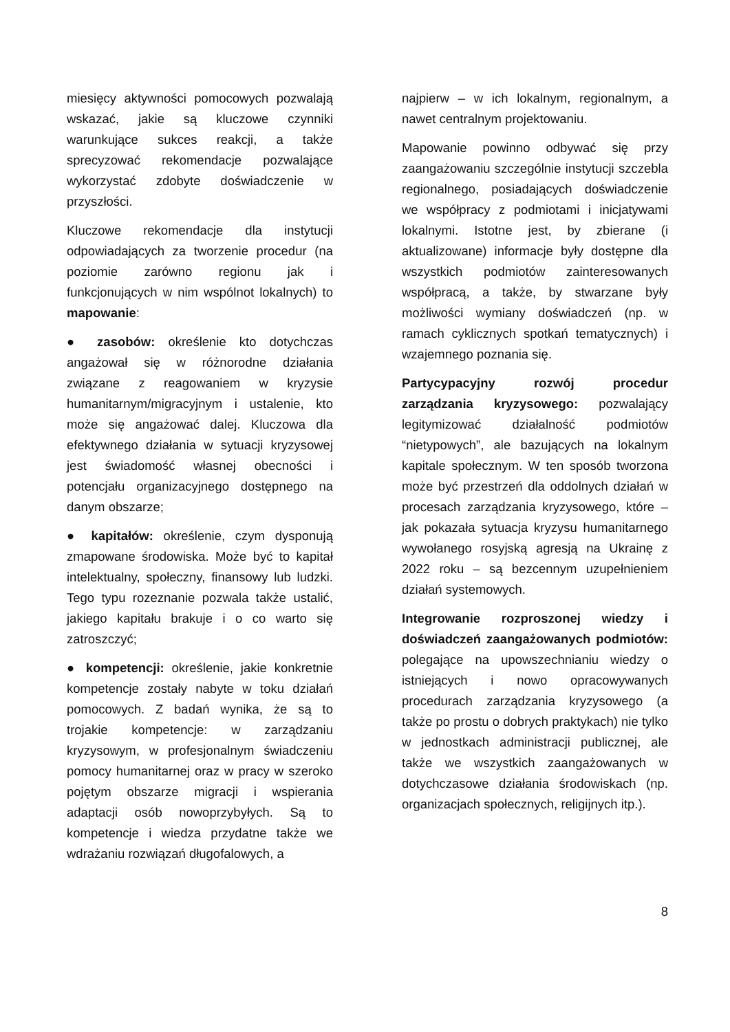miesięcy aktywności pomocowych pozwalają wskazać, jakie są kluczowe czynniki warunkujące sukces reakcji, a także sprecyzować rekomendacje pozwalające wykorzystać zdobyte doświadczenie w przyszłości.
Kluczowe rekomendacje dla instytucji odpowiadających za tworzenie procedur (na poziomie zarówno regionu jak i funkcjonujących w nim wspólnot lokalnych) to mapowanie:
● zasobów: określenie kto dotychczas angażował się w różnorodne działania związane z reagowaniem w kryzysie humanitarnym/migracyjnym i ustalenie, kto może się angażować dalej. Kluczowa dla efektywnego działania w sytuacji kryzysowej jest świadomość własnej obecności i potencjału organizacyjnego dostępnego na danym obszarze;
● kapitałów: określenie, czym dysponują zmapowane środowiska. Może być to kapitał intelektualny, społeczny, finansowy lub ludzki. Tego typu rozeznanie pozwala także ustalić, jakiego kapitału brakuje i o co warto się zatroszczyć;
● kompetencji: określenie, jakie konkretnie kompetencje zostały nabyte w toku działań pomocowych. Z badań wynika, że są to trojakie kompetencje: w zarządzaniu kryzysowym, w profesjonalnym świadczeniu pomocy humanitarnej oraz w pracy w szeroko pojętym obszarze migracji i wspierania adaptacji osób nowoprzybyłych. Są to kompetencje i wiedza przydatne także we wdrażaniu rozwiązań długofalowych, a
najpierw – w ich lokalnym, regionalnym, a nawet centralnym projektowaniu.
Mapowanie powinno odbywać się przy zaangażowaniu szczególnie instytucji szczebla regionalnego, posiadających doświadczenie we współpracy z podmiotami i inicjatywami lokalnymi. Istotne jest, by zbierane (i aktualizowane) informacje były dostępne dla wszystkich podmiotów zainteresowanych współpracą, a także, by stwarzane były możliwości wymiany doświadczeń (np. w ramach cyklicznych spotkań tematycznych) i wzajemnego poznania się.
Partycypacyjny rozwój procedur zarządzania kryzysowego: pozwalający legitymizować działalność podmiotów “nietypowych”, ale bazujących na lokalnym kapitale społecznym. W ten sposób tworzona może być przestrzeń dla oddolnych działań w procesach zarządzania kryzysowego, które – jak pokazała sytuacja kryzysu humanitarnego wywołanego rosyjską agresją na Ukrainę z 2022 roku – są bezcennym uzupełnieniem działań systemowych.
Integrowanie rozproszonej wiedzy i doświadczeń zaangażowanych podmiotów: polegające na upowszechnianiu wiedzy o istniejących i nowo opracowywanych procedurach zarządzania kryzysowego (a także po prostu o dobrych praktykach) nie tylko w jednostkach administracji publicznej, ale także we wszystkich zaangażowanych w dotychczasowe działania środowiskach (np. organizacjach społecznych, religijnych itp.).
8